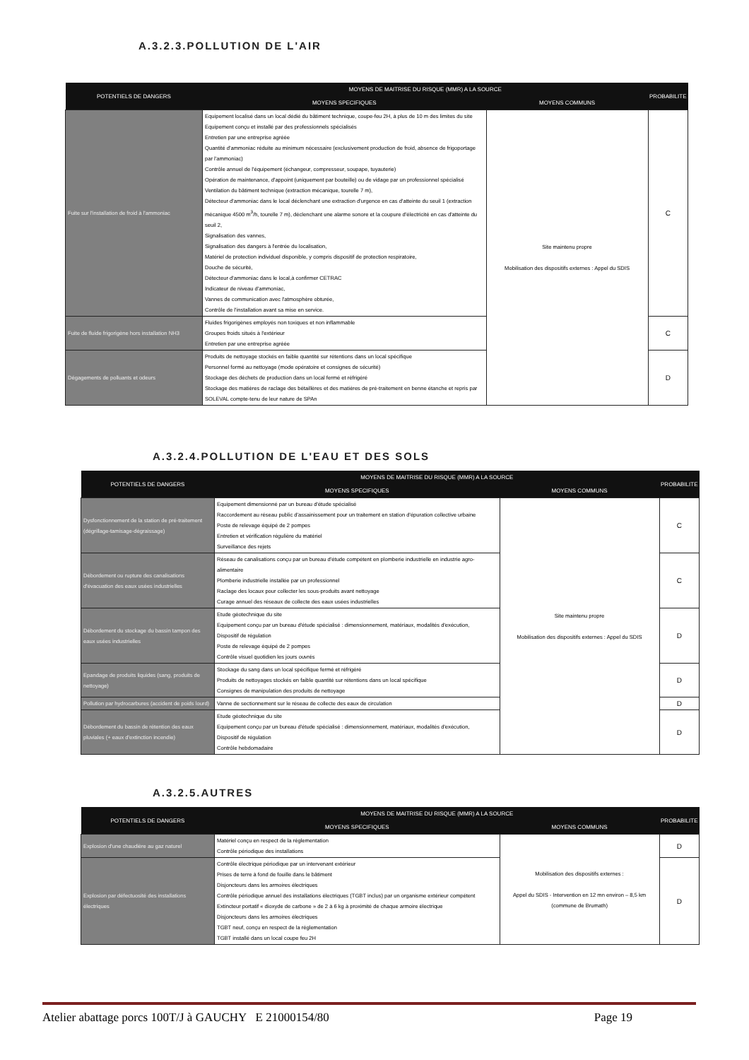A.3.2.3.POLLUTION DE L'AIR
| POTENTIELS DE DANGERS | MOYENS DE MAITRISE DU RISQUE (MMR) A LA SOURCE | | PROBABILITE |
| --- | --- | --- | --- |
| | MOYENS SPECIFIQUES | MOYENS COMMUNS | |
| Fuite sur l'installation de froid à l'ammoniac | Equipement localisé dans un local dédié du bâtiment technique, coupe-feu 2H, à plus de 10 m des limites du site Equipement conçu et installé par des professionnels spécialisés Entretien par une entreprise agréée Quantité d'ammoniac réduite au minimum nécessaire (exclusivement production de froid, absence de frigoportage par l'ammoniac) Contrôle annuel de l'équipement (échangeur, compresseur, soupape, tuyauterie) Opération de maintenance, d'appoint (uniquement par bouteille) ou de vidage par un professionnel spécialisé Ventilation du bâtiment technique (extraction mécanique, tourelle 7 m), Détecteur d'ammoniac dans le local déclenchant une extraction d'urgence en cas d'atteinte du seuil 1 (extraction mécanique 4500 m<sup>3</sup>/h, tourelle 7 m), déclenchant une alarme sonore et la coupure d'électricité en cas d'atteinte du seuil 2, Signalisation des vannes, Signalisation des dangers à l'entrée du localisation, Matériel de protection individuel disponible, y compris dispositif de protection respiratoire, Douche de sécurité, Détecteur d'ammoniac dans le local,à confirmer CETRAC Indicateur de niveau d'ammoniac, Vannes de communication avec l'atmosphère obturée, Contrôle de l'installation avant sa mise en service. | Site maintenu propre Mobilisation des dispositifs externes : Appel du SDIS | C |
| Fuite de fluide frigorigène hors installation NH3 | Fluides frigorigènes employés non toxiques et non inflammable Groupes froids situés à l'extérieur Entretien par une entreprise agréée | | C |
| Dégagements de polluants et odeurs | Produits de nettoyage stockés en faible quantité sur rétentions dans un local spécifique Personnel formé au nettoyage (mode opératoire et consignes de sécurité) Stockage des déchets de production dans un local fermé et réfrigéré Stockage des matières de raclage des bétaillères et des matières de pré-traitement en benne étanche et repris par SOLEVAL compte-tenu de leur nature de SPAn | | D |
A.3.2.4.POLLUTION DE L'EAU ET DES SOLS
| POTENTIELS DE DANGERS | MOYENS DE MAITRISE DU RISQUE (MMR) A LA SOURCE | | PROBABILITE |
| --- | --- | --- | --- |
| | MOYENS SPECIFIQUES | MOYENS COMMUNS | |
| Dysfonctionnement de la station de pré-traitement (dégrillage-tamisage-dégraissage) | Equipement dimensionné par un bureau d'étude spécialisé Raccordement au réseau public d'assainissement pour un traitement en station d'épuration collective urbaine Poste de relevage équipé de 2 pompes Entretien et vérification régulière du matériel Surveillance des rejets | Site maintenu propre Mobilisation des dispositifs externes : Appel du SDIS | C |
| Débordement ou rupture des canalisations d'évacuation des eaux usées industrielles | Réseau de canalisations conçu par un bureau d'étude compétent en plomberie industrielle en industrie agro-alimentaire Plomberie industrielle installée par un professionnel Raclage des locaux pour collecter les sous-produits avant nettoyage Curage annuel des réseaux de collecte des eaux usées industrielles | | C |
| Débordement du stockage du bassin tampon des eaux usées industrielles | Etude géotechnique du site Equipement conçu par un bureau d'étude spécialisé : dimensionnement, matériaux, modalités d'exécution, Dispositif de régulation Poste de relevage équipé de 2 pompes Contrôle visuel quotidien les jours ouvrés | | D |
| Epandage de produits liquides (sang, produits de nettoyage) | Stockage du sang dans un local spécifique fermé et réfrigéré Produits de nettoyages stockés en faible quantité sur rétentions dans un local spécifique Consignes de manipulation des produits de nettoyage | | D |
| Pollution par hydrocarbures (accident de poids lourd) | Vanne de sectionnement sur le réseau de collecte des eaux de circulation | | D |
| Débordement du bassin de rétention des eaux pluviales (+ eaux d'extinction incendie) | Etude géotechnique du site Equipement conçu par un bureau d'étude spécialisé : dimensionnement, matériaux, modalités d'exécution, Dispositif de régulation Contrôle hebdomadaire | | D |
A.3.2.5.AUTRES
| POTENTIELS DE DANGERS | MOYENS DE MAITRISE DU RISQUE (MMR) A LA SOURCE | | PROBABILITE |
| --- | --- | --- | --- |
| | MOYENS SPECIFIQUES | MOYENS COMMUNS | |
| Explosion d'une chaudière au gaz naturel | Matériel conçu en respect de la réglementation Contrôle périodique des installations | Mobilisation des dispositifs externes : Appel du SDIS - Intervention en 12 mn environ – 8,5 km (commune de Brumath) | D |
| Explosion par défectuosité des installations électriques | Contrôle électrique périodique par un intervenant extérieur Prises de terre à fond de fouille dans le bâtiment Disjoncteurs dans les armoires électriques Contrôle périodique annuel des installations électriques (TGBT inclus) par un organisme extérieur compétent Extincteur portatif « dioxyde de carbone » de 2 à 6 kg à proximité de chaque armoire électrique Disjoncteurs dans les armoires électriques TGBT neuf, conçu en respect de la réglementation TGBT installé dans un local coupe feu 2H | | D |
Atelier abattage porcs 100T/J à GAUCHY E 21000154/80 Page 19